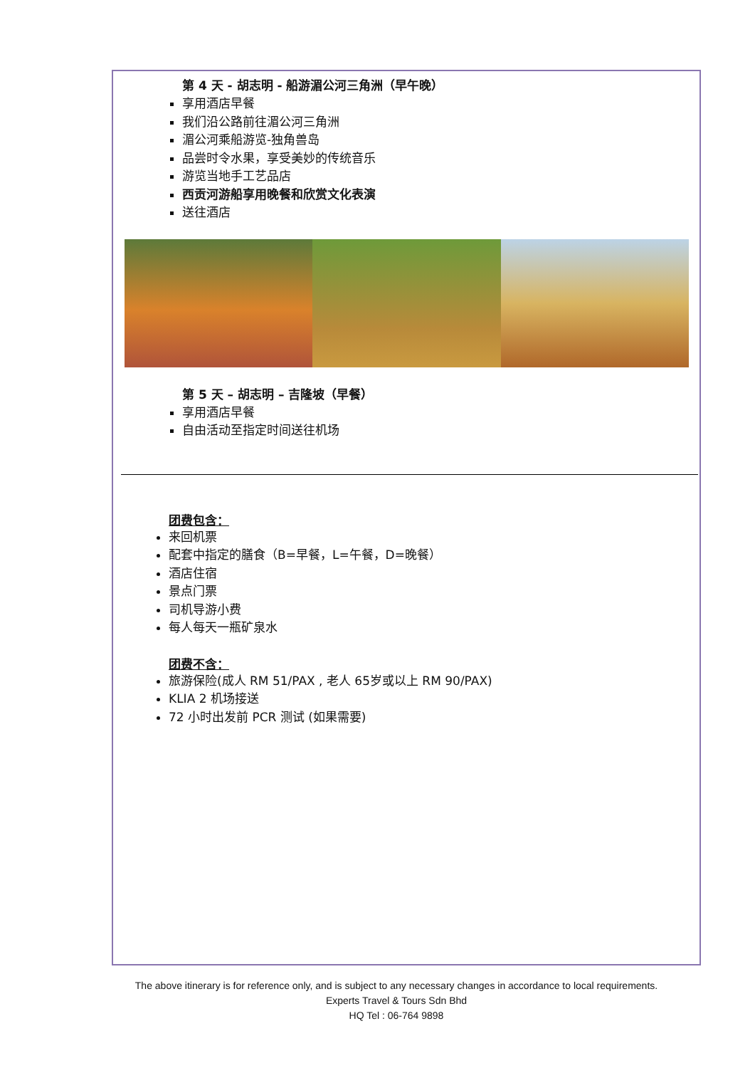第 4 天 - 胡志明 - 船游湄公河三角洲（早午晚）
享用酒店早餐
我们沿公路前往湄公河三角洲
湄公河乘船游览-独角兽岛
品尝时令水果，享受美妙的传统音乐
游览当地手工艺品店
西贡河游船享用晚餐和欣赏文化表演
送往酒店
第 5 天 – 胡志明 – 吉隆坡（早餐）
享用酒店早餐
自由活动至指定时间送往机场
团费包含：
来回机票
配套中指定的膳食（B=早餐，L=午餐，D=晚餐）
酒店住宿
景点门票
司机导游小费
每人每天一瓶矿泉水
团费不含：
旅游保险(成人 RM 51/PAX , 老人 65岁或以上 RM 90/PAX)
KLIA 2 机场接送
72 小时出发前 PCR 测试 (如果需要)
The above itinerary is for reference only, and is subject to any necessary changes in accordance to local requirements.
Experts Travel & Tours Sdn Bhd
HQ Tel : 06-764 9898